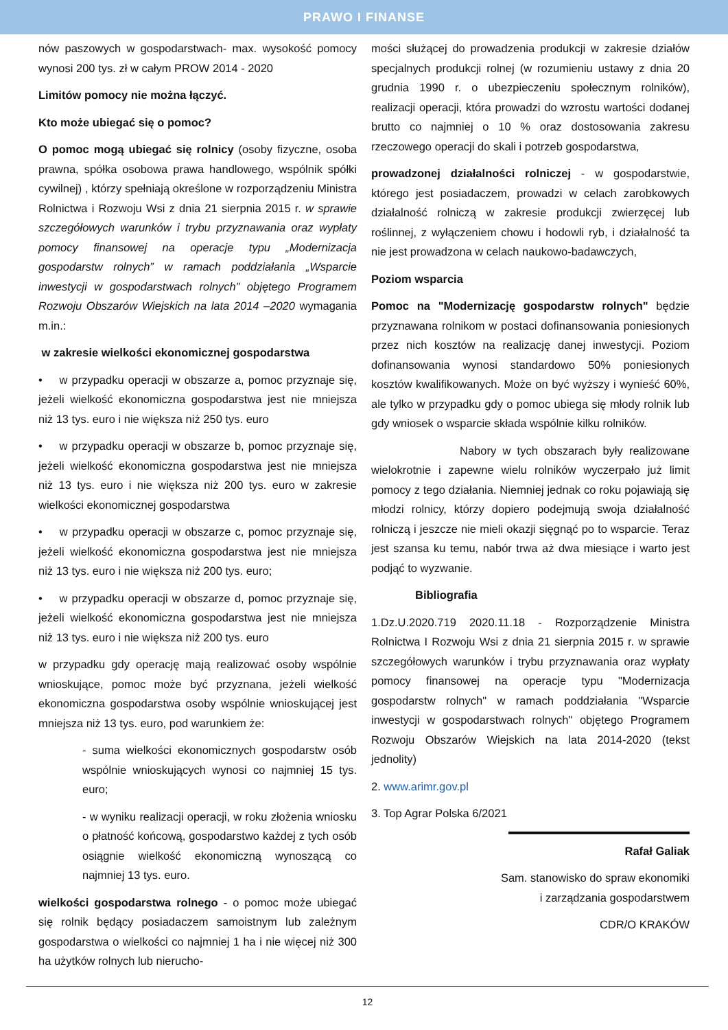PRAWO I FINANSE
nów paszowych w gospodarstwach- max. wysokość pomocy wynosi 200 tys. zł w całym PROW 2014 - 2020
Limitów pomocy nie można łączyć.
Kto może ubiegać się o pomoc?
O pomoc mogą ubiegać się rolnicy (osoby fizyczne, osoba prawna, spółka osobowa prawa handlowego, wspólnik spółki cywilnej) , którzy spełniają określone w rozporządzeniu Ministra Rolnictwa i Rozwoju Wsi z dnia 21 sierpnia 2015 r. w sprawie szczegółowych warunków i trybu przyznawania oraz wypłaty pomocy finansowej na operacje typu „Modernizacja gospodarstw rolnych” w ramach poddziałania „Wsparcie inwestycji w gospodarstwach rolnych” objętego Programem Rozwoju Obszarów Wiejskich na lata 2014 –2020 wymagania m.in.:
w zakresie wielkości ekonomicznej gospodarstwa
• w przypadku operacji w obszarze a, pomoc przyznaje się, jeżeli wielkość ekonomiczna gospodarstwa jest nie mniejsza niż 13 tys. euro i nie większa niż 250 tys. euro
• w przypadku operacji w obszarze b, pomoc przyznaje się, jeżeli wielkość ekonomiczna gospodarstwa jest nie mniejsza niż 13 tys. euro i nie większa niż 200 tys. euro w zakresie wielkości ekonomicznej gospodarstwa
• w przypadku operacji w obszarze c, pomoc przyznaje się, jeżeli wielkość ekonomiczna gospodarstwa jest nie mniejsza niż 13 tys. euro i nie większa niż 200 tys. euro;
• w przypadku operacji w obszarze d, pomoc przyznaje się, jeżeli wielkość ekonomiczna gospodarstwa jest nie mniejsza niż 13 tys. euro i nie większa niż 200 tys. euro
w przypadku gdy operację mają realizować osoby wspólnie wnioskujące, pomoc może być przyznana, jeżeli wielkość ekonomiczna gospodarstwa osoby wspólnie wnioskującej jest mniejsza niż 13 tys. euro, pod warunkiem że:
- suma wielkości ekonomicznych gospodarstw osób wspólnie wnioskujących wynosi co najmniej 15 tys. euro;
- w wyniku realizacji operacji, w roku złożenia wniosku o płatność końcową, gospodarstwo każdej z tych osób osiągnie wielkość ekonomiczną wynoszącą co najmniej 13 tys. euro.
wielkości gospodarstwa rolnego - o pomoc może ubiegać się rolnik będący posiadaczem samoistnym lub zależnym gospodarstwa o wielkości co najmniej 1 ha i nie więcej niż 300 ha użytków rolnych lub nierucho-
mości służącej do prowadzenia produkcji w zakresie działów specjalnych produkcji rolnej (w rozumieniu ustawy z dnia 20 grudnia 1990 r. o ubezpieczeniu społecznym rolników), realizacji operacji, która prowadzi do wzrostu wartości dodanej brutto co najmniej o 10 % oraz dostosowania zakresu rzeczowego operacji do skali i potrzeb gospodarstwa,
prowadzonej działalności rolniczej - w gospodarstwie, którego jest posiadaczem, prowadzi w celach zarobkowych działalność rolniczą w zakresie produkcji zwierzęcej lub roślinnej, z wyłączeniem chowu i hodowli ryb, i działalność ta nie jest prowadzona w celach naukowo-badawczych,
Poziom wsparcia
Pomoc na "Modernizację gospodarstw rolnych" będzie przyznawana rolnikom w postaci dofinansowania poniesionych przez nich kosztów na realizację danej inwestycji. Poziom dofinansowania wynosi standardowo 50% poniesionych kosztów kwalifikowanych. Może on być wyższy i wynieść 60%, ale tylko w przypadku gdy o pomoc ubiega się młody rolnik lub gdy wniosek o wsparcie składa wspólnie kilku rolników.
Nabory w tych obszarach były realizowane wielokrotnie i zapewne wielu rolników wyczerpało już limit pomocy z tego działania. Niemniej jednak co roku pojawiają się młodzi rolnicy, którzy dopiero podejmują swoja działalność rolniczą i jeszcze nie mieli okazji sięgnąć po to wsparcie. Teraz jest szansa ku temu, nabór trwa aż dwa miesiące i warto jest podjąć to wyzwanie.
Bibliografia
1.Dz.U.2020.719 2020.11.18 - Rozporządzenie Ministra Rolnictwa I Rozwoju Wsi z dnia 21 sierpnia 2015 r. w sprawie szczegółowych warunków i trybu przyznawania oraz wypłaty pomocy finansowej na operacje typu "Modernizacja gospodarstw rolnych" w ramach poddziałania "Wsparcie inwestycji w gospodarstwach rolnych" objętego Programem Rozwoju Obszarów Wiejskich na lata 2014-2020 (tekst jednolity)
2. www.arimr.gov.pl
3. Top Agrar Polska 6/2021
Rafał Galiak
Sam. stanowisko do spraw ekonomiki
i zarządzania gospodarstwem
CDR/O KRAKÓW
12